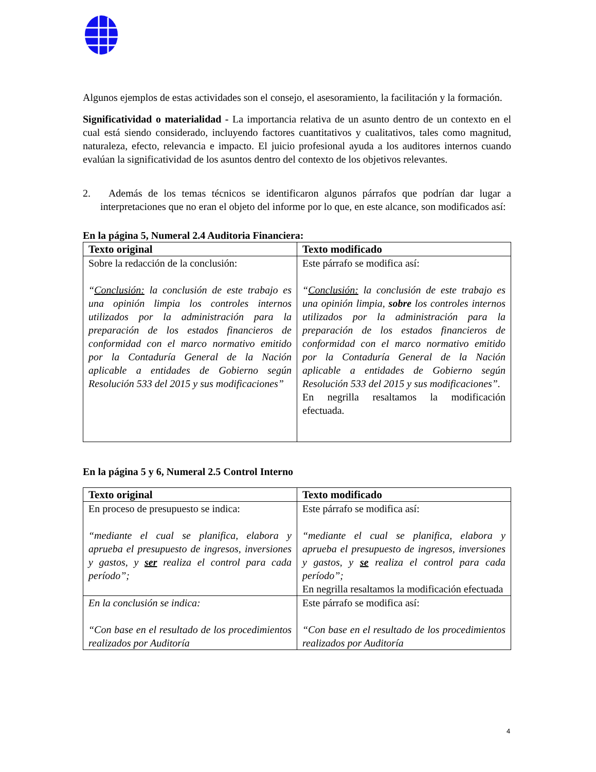Algunos ejemplos de estas actividades son el consejo, el asesoramiento, la facilitación y la formación.
Significatividad o materialidad - La importancia relativa de un asunto dentro de un contexto en el cual está siendo considerado, incluyendo factores cuantitativos y cualitativos, tales como magnitud, naturaleza, efecto, relevancia e impacto. El juicio profesional ayuda a los auditores internos cuando evalúan la significatividad de los asuntos dentro del contexto de los objetivos relevantes.
2. Además de los temas técnicos se identificaron algunos párrafos que podrían dar lugar a interpretaciones que no eran el objeto del informe por lo que, en este alcance, son modificados así:
En la página 5, Numeral 2.4 Auditoria Financiera:
| Texto original | Texto modificado |
| --- | --- |
| Sobre la redacción de la conclusión: “ Conclusión: la conclusión de este trabajo es una opinión limpia los controles internos utilizados por la administración para la preparación de los estados financieros de conformidad con el marco normativo emitido por la Contaduría General de la Nación aplicable a entidades de Gobierno según Resolución 533 del 2015 y sus modificaciones” | Este párrafo se modifica así: “ Conclusión: la conclusión de este trabajo es una opinión limpia, sobre los controles internos utilizados por la administración para la preparación de los estados financieros de conformidad con el marco normativo emitido por la Contaduría General de la Nación aplicable a entidades de Gobierno según Resolución 533 del 2015 y sus modificaciones”. En negrilla resaltamos la modificación efectuada. |
En la página 5 y 6, Numeral 2.5 Control Interno
| Texto original | Texto modificado |
| --- | --- |
| En proceso de presupuesto se indica: “mediante el cual se planifica, elabora y aprueba el presupuesto de ingresos, inversiones y gastos, y ser realiza el control para cada período”; | Este párrafo se modifica así: “mediante el cual se planifica, elabora y aprueba el presupuesto de ingresos, inversiones y gastos, y se realiza el control para cada período”; En negrilla resaltamos la modificación efectuada |
| En la conclusión se indica: “Con base en el resultado de los procedimientos realizados por Auditoría | Este párrafo se modifica así: “Con base en el resultado de los procedimientos realizados por Auditoría |
4